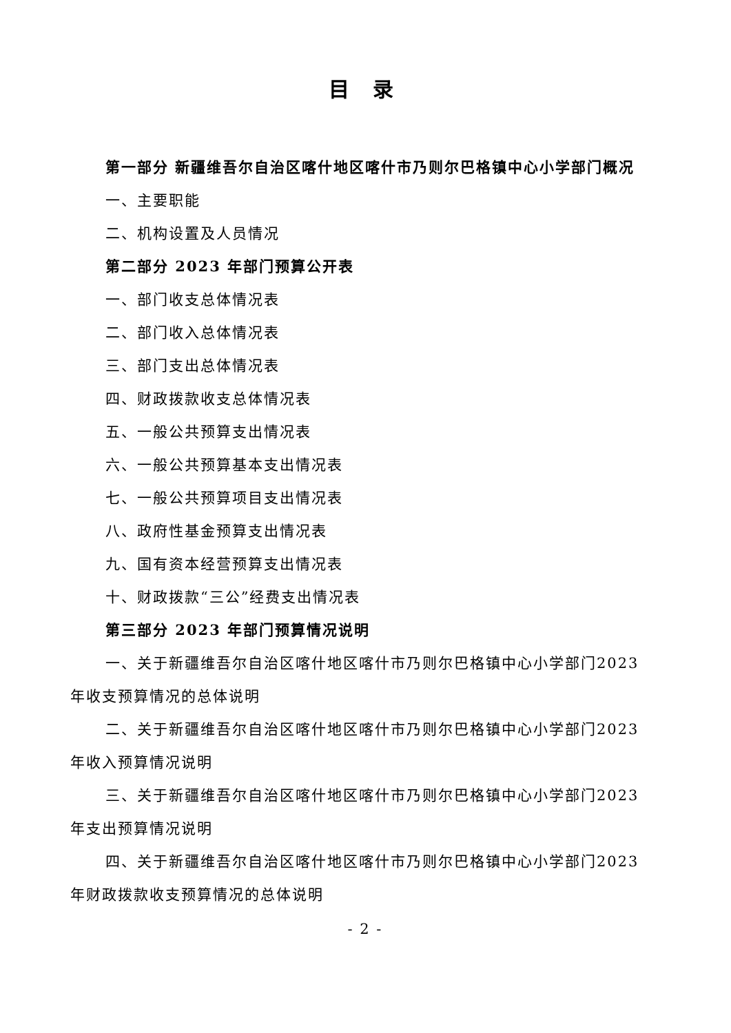目 录
第一部分 新疆维吾尔自治区喀什地区喀什市乃则尔巴格镇中心小学部门概况
一、主要职能
二、机构设置及人员情况
第二部分 2023 年部门预算公开表
一、部门收支总体情况表
二、部门收入总体情况表
三、部门支出总体情况表
四、财政拨款收支总体情况表
五、一般公共预算支出情况表
六、一般公共预算基本支出情况表
七、一般公共预算项目支出情况表
八、政府性基金预算支出情况表
九、国有资本经营预算支出情况表
十、财政拨款“三公”经费支出情况表
第三部分 2023 年部门预算情况说明
一、关于新疆维吾尔自治区喀什地区喀什市乃则尔巴格镇中心小学部门2023 年收支预算情况的总体说明
二、关于新疆维吾尔自治区喀什地区喀什市乃则尔巴格镇中心小学部门2023 年收入预算情况说明
三、关于新疆维吾尔自治区喀什地区喀什市乃则尔巴格镇中心小学部门2023 年支出预算情况说明
四、关于新疆维吾尔自治区喀什地区喀什市乃则尔巴格镇中心小学部门2023 年财政拨款收支预算情况的总体说明
- 2 -